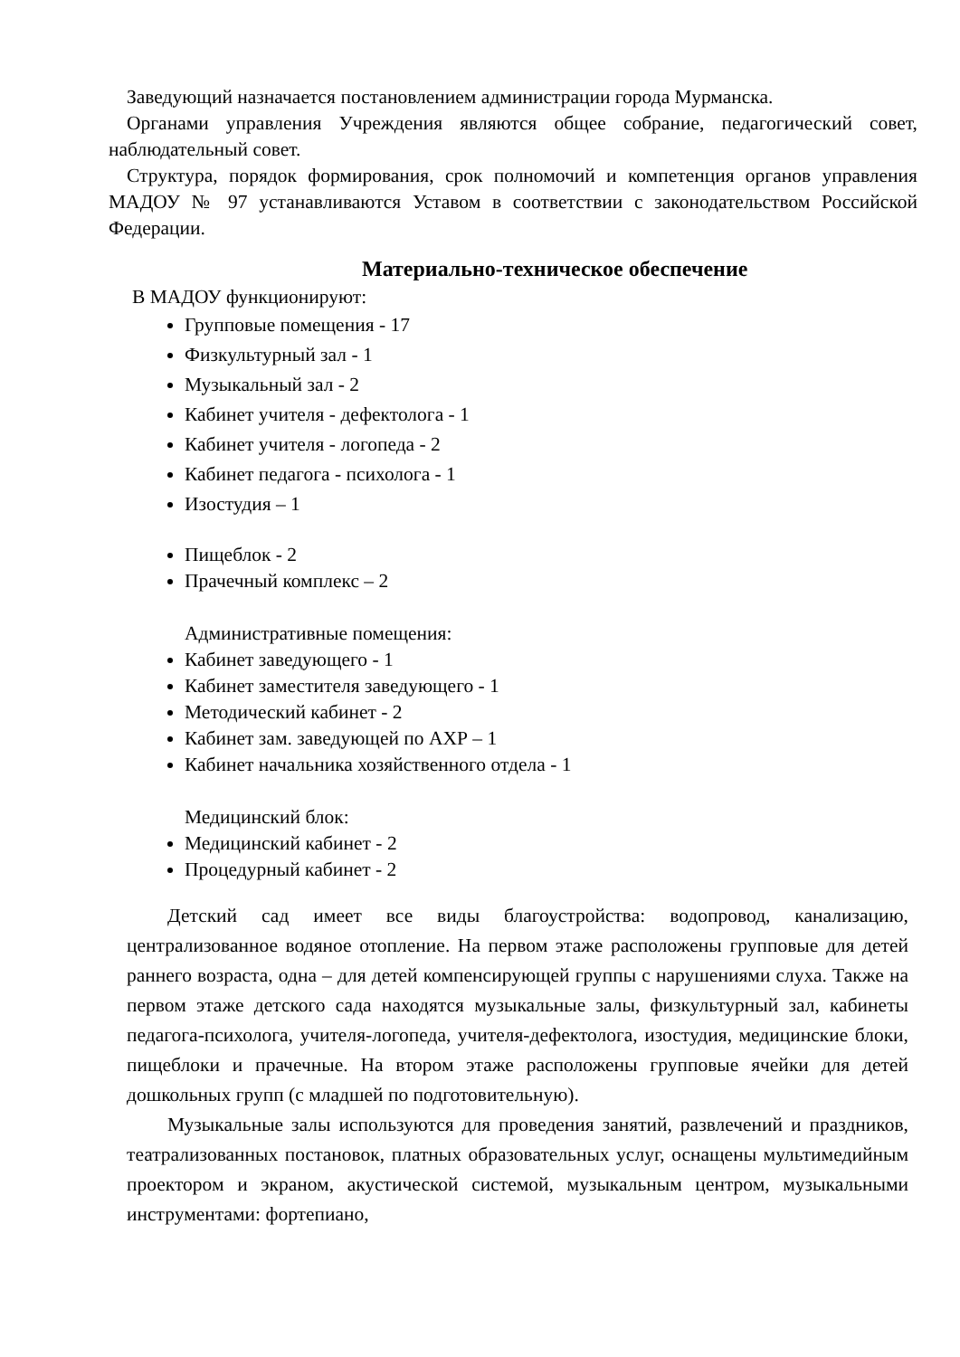Заведующий назначается постановлением администрации города Мурманска.
Органами управления Учреждения являются общее собрание, педагогический совет, наблюдательный совет.
Структура, порядок формирования, срок полномочий и компетенция органов управления МАДОУ № 97 устанавливаются Уставом в соответствии с законодательством Российской Федерации.
Материально-техническое обеспечение
В МАДОУ функционируют:
Групповые помещения - 17
Физкультурный зал - 1
Музыкальный зал - 2
Кабинет учителя - дефектолога - 1
Кабинет учителя - логопеда - 2
Кабинет педагога - психолога - 1
Изостудия – 1
Пищеблок - 2
Прачечный комплекс – 2
Административные помещения:
Кабинет заведующего - 1
Кабинет заместителя заведующего - 1
Методический кабинет - 2
Кабинет зам. заведующей по АХР – 1
Кабинет начальника хозяйственного отдела - 1
Медицинский блок:
Медицинский кабинет - 2
Процедурный кабинет - 2
Детский сад имеет все виды благоустройства: водопровод, канализацию, централизованное водяное отопление. На первом этаже расположены групповые для детей раннего возраста, одна – для детей компенсирующей группы с нарушениями слуха. Также на первом этаже детского сада находятся музыкальные залы, физкультурный зал, кабинеты педагога-психолога, учителя-логопеда, учителя-дефектолога, изостудия, медицинские блоки, пищеблоки и прачечные. На втором этаже расположены групповые ячейки для детей дошкольных групп (с младшей по подготовительную).
Музыкальные залы используются для проведения занятий, развлечений и праздников, театрализованных постановок, платных образовательных услуг, оснащены мультимедийным проектором и экраном, акустической системой, музыкальным центром, музыкальными инструментами: фортепиано,